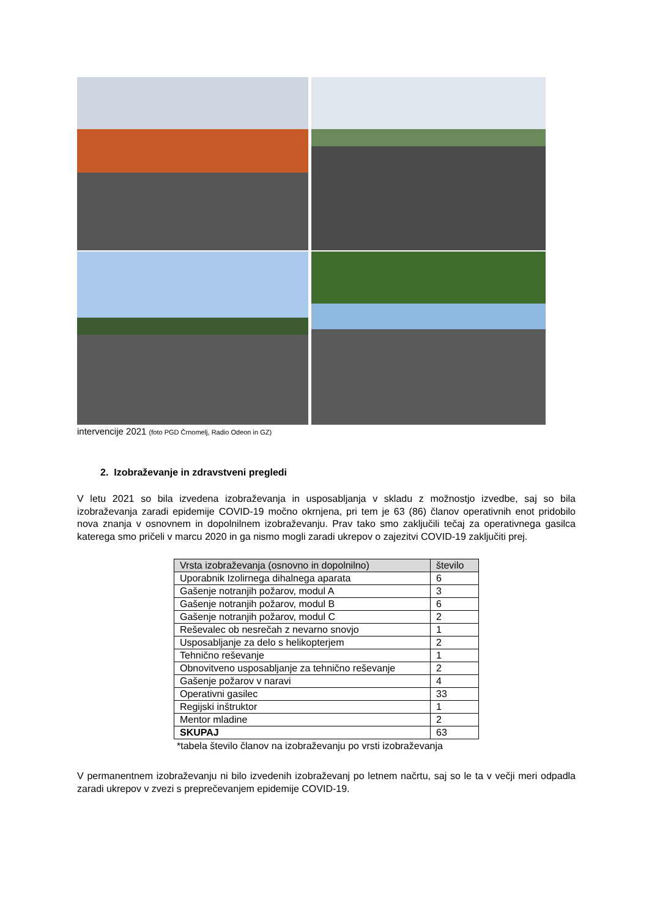intervencije 2021 (foto PGD Črnomelj, Radio Odeon in GZ)
2. Izobraževanje in zdravstveni pregledi
V letu 2021 so bila izvedena izobraževanja in usposabljanja v skladu z možnostjo izvedbe, saj so bila izobraževanja zaradi epidemije COVID-19 močno okrnjena, pri tem je 63 (86) članov operativnih enot pridobilo nova znanja v osnovnem in dopolnilnem izobraževanju. Prav tako smo zaključili tečaj za operativnega gasilca katerega smo pričeli v marcu 2020 in ga nismo mogli zaradi ukrepov o zajezitvi COVID-19 zaključiti prej.
| Vrsta izobraževanja (osnovno in dopolnilno) | število |
| --- | --- |
| Uporabnik Izolirnega dihalnega aparata | 6 |
| Gašenje notranjih požarov, modul A | 3 |
| Gašenje notranjih požarov, modul B | 6 |
| Gašenje notranjih požarov, modul C | 2 |
| Reševalec ob nesrečah z nevarno snovjo | 1 |
| Usposabljanje za delo s helikopterjem | 2 |
| Tehnično reševanje | 1 |
| Obnovitveno usposabljanje za tehnično reševanje | 2 |
| Gašenje požarov v naravi | 4 |
| Operativni gasilec | 33 |
| Regijski inštruktor | 1 |
| Mentor mladine | 2 |
| SKUPAJ | 63 |
*tabela število članov na izobraževanju po vrsti izobraževanja
V permanentnem izobraževanju ni bilo izvedenih izobraževanj po letnem načrtu, saj so le ta v večji meri odpadla zaradi ukrepov v zvezi s preprečevanjem epidemije COVID-19.